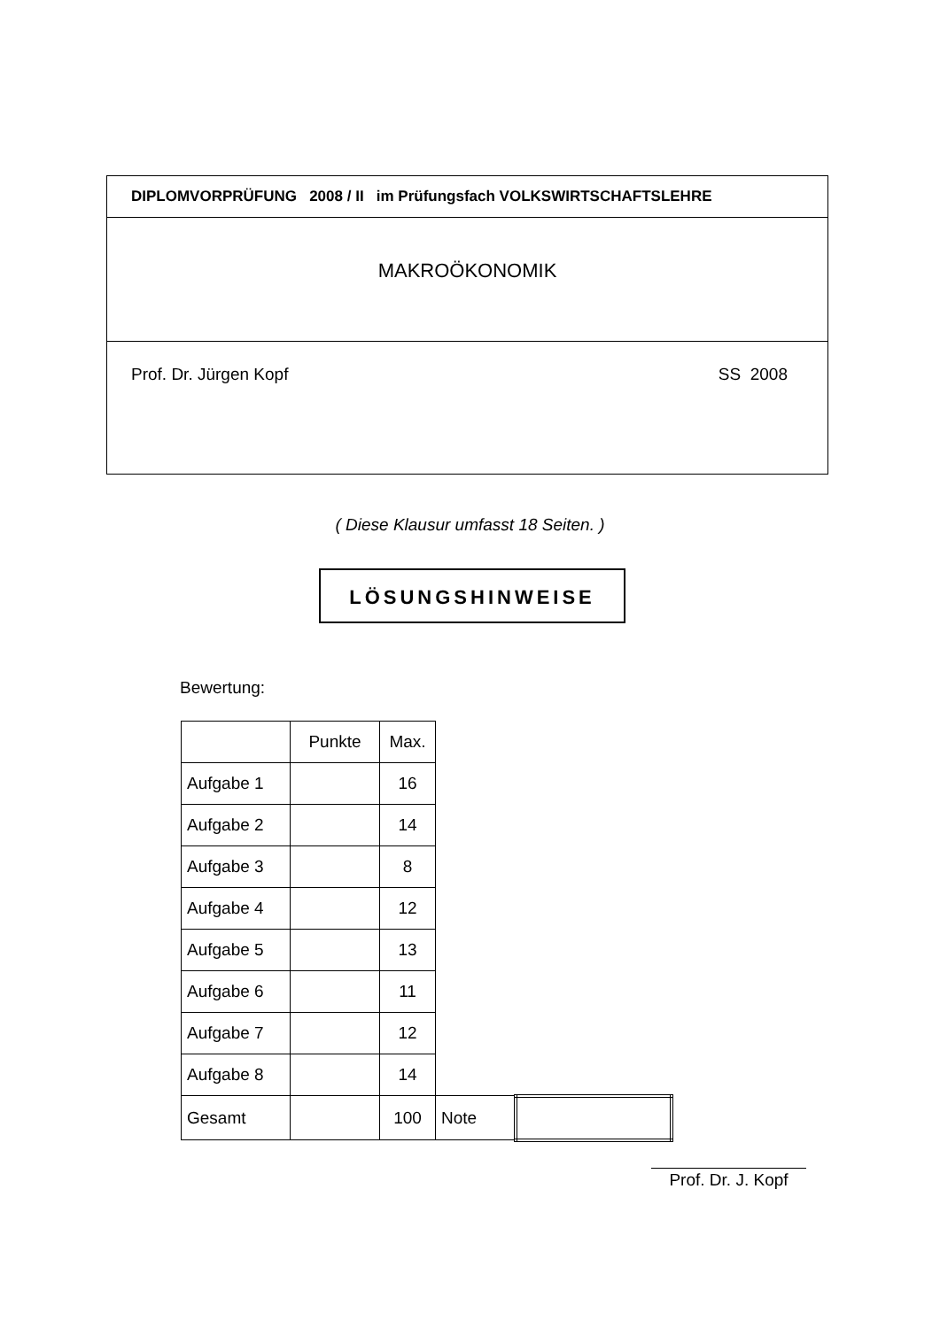DIPLOMVORPRÜFUNG 2008 / II im Prüfungsfach VOLKSWIRTSCHAFTSLEHRE
MAKROÖKONOMIK
Prof. Dr. Jürgen Kopf SS 2008
( Diese Klausur umfasst 18 Seiten. )
LÖSUNGSHINWEISE
Bewertung:
| | Punkte | Max. | | |
| Aufgabe 1 | | 16 | | |
| Aufgabe 2 | | 14 | | |
| Aufgabe 3 | | 8 | | |
| Aufgabe 4 | | 12 | | |
| Aufgabe 5 | | 13 | | |
| Aufgabe 6 | | 11 | | |
| Aufgabe 7 | | 12 | | |
| Aufgabe 8 | | 14 | | |
| Gesamt | | 100 | Note | |
Prof. Dr. J. Kopf